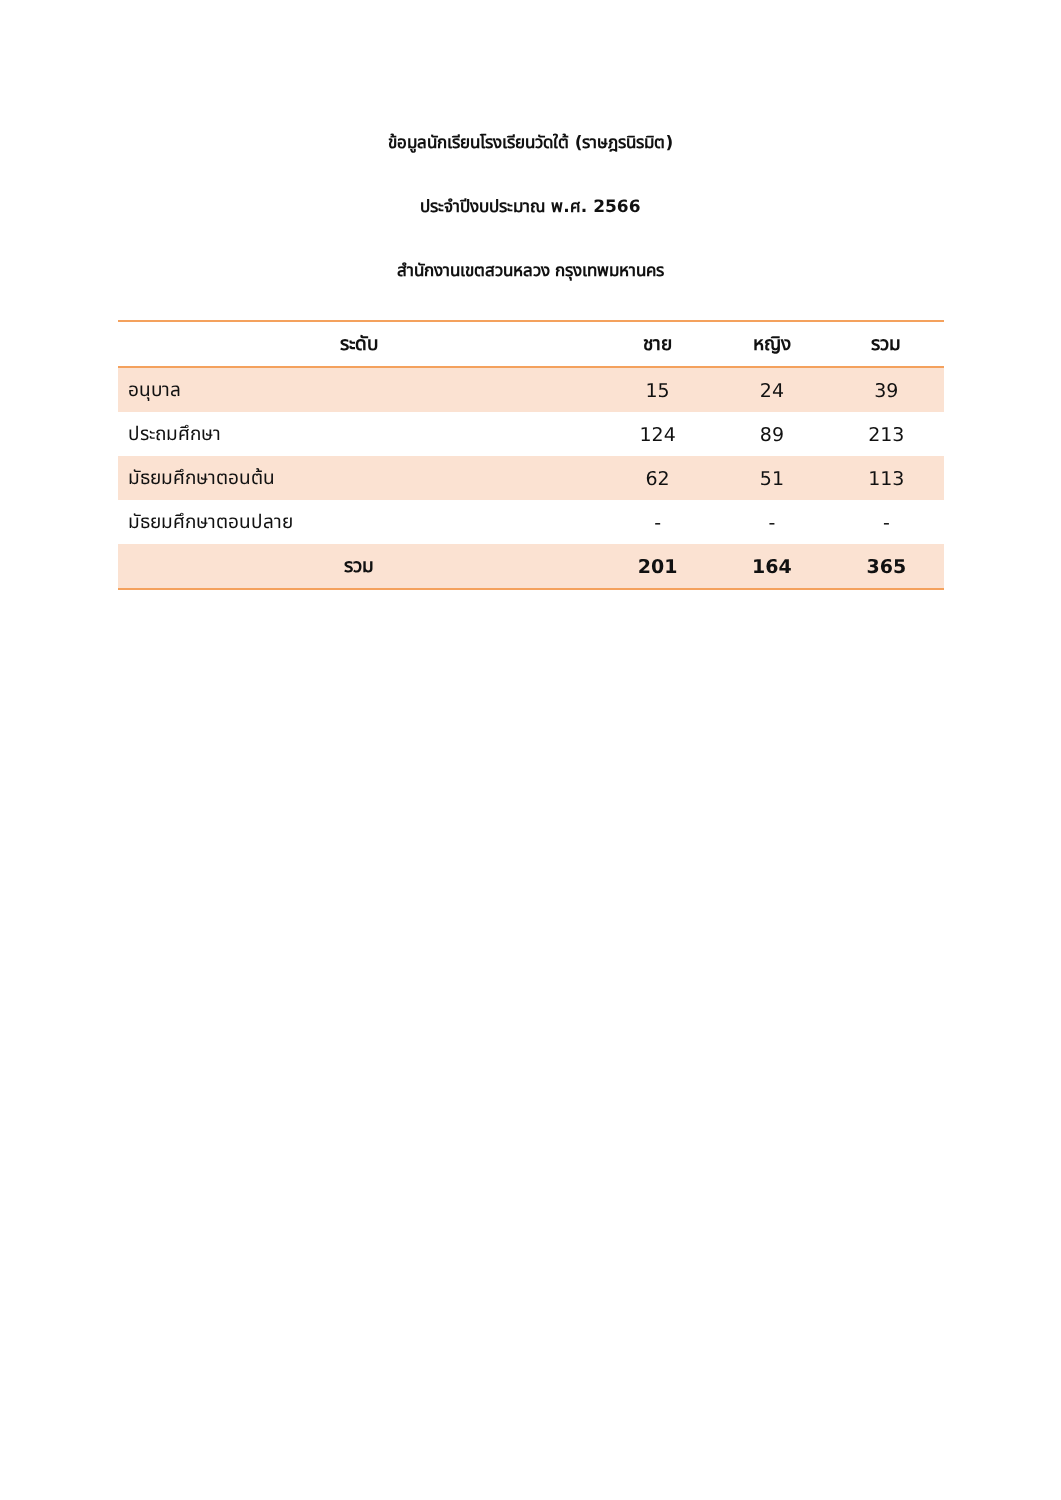ข้อมูลนักเรียนโรงเรียนวัดใต้ (ราษฎรนิรมิต)
ประจำปีงบประมาณ พ.ศ. 2566
สำนักงานเขตสวนหลวง กรุงเทพมหานคร
| ระดับ | ชาย | หญิง | รวม |
| --- | --- | --- | --- |
| อนุบาล | 15 | 24 | 39 |
| ประถมศึกษา | 124 | 89 | 213 |
| มัธยมศึกษาตอนต้น | 62 | 51 | 113 |
| มัธยมศึกษาตอนปลาย | - | - | - |
| รวม | 201 | 164 | 365 |